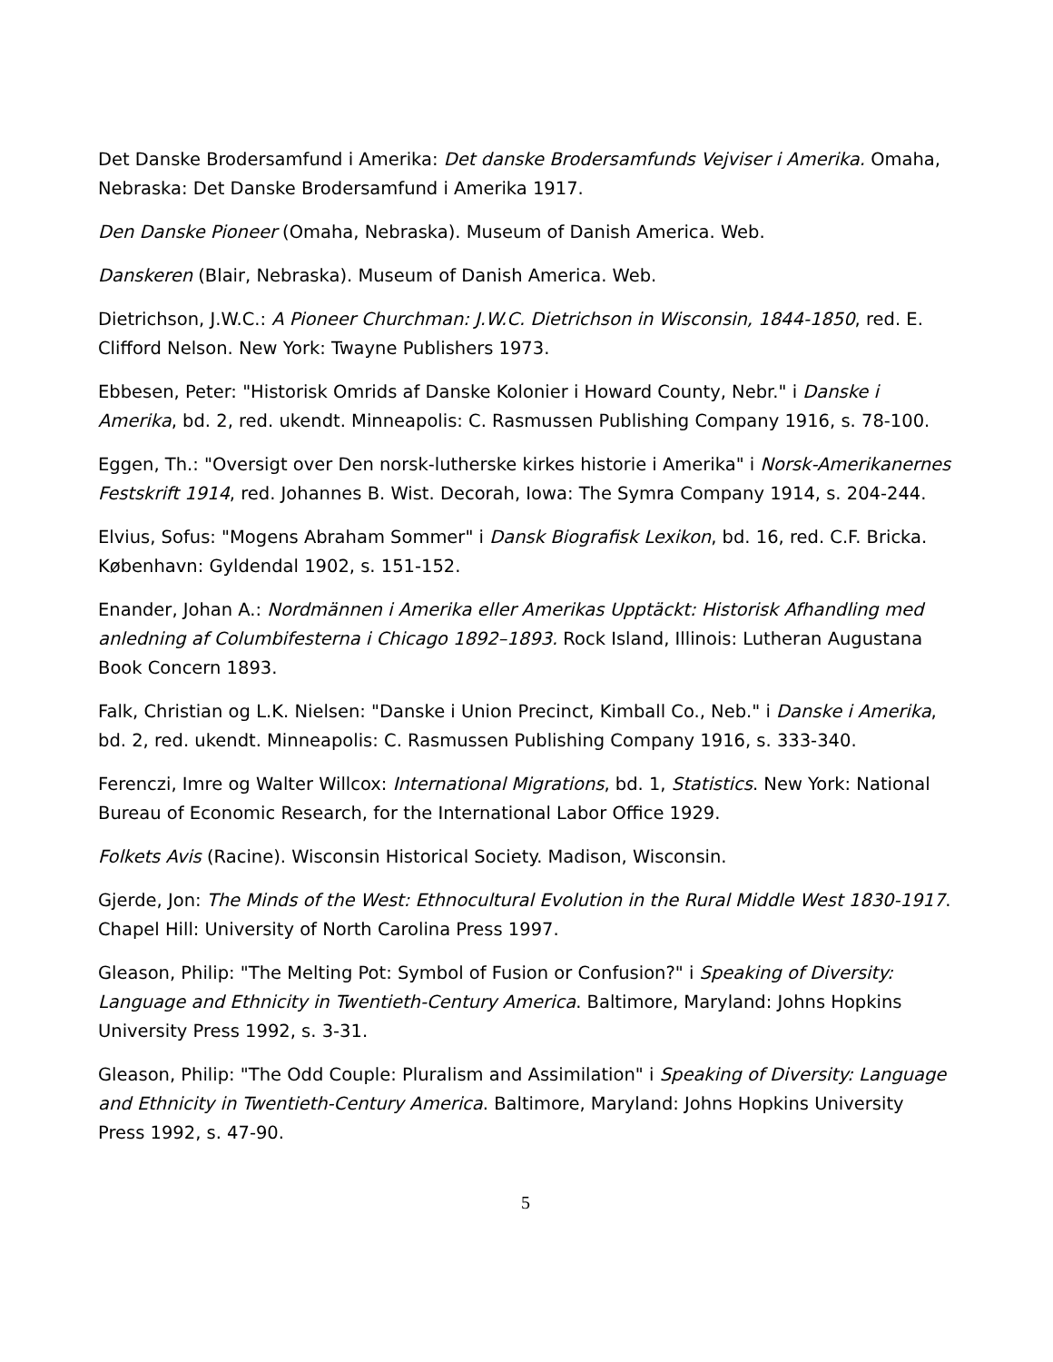Det Danske Brodersamfund i Amerika: Det danske Brodersamfunds Vejviser i Amerika. Omaha, Nebraska: Det Danske Brodersamfund i Amerika 1917.
Den Danske Pioneer (Omaha, Nebraska). Museum of Danish America. Web.
Danskeren (Blair, Nebraska). Museum of Danish America. Web.
Dietrichson, J.W.C.: A Pioneer Churchman: J.W.C. Dietrichson in Wisconsin, 1844-1850, red. E. Clifford Nelson. New York: Twayne Publishers 1973.
Ebbesen, Peter: "Historisk Omrids af Danske Kolonier i Howard County, Nebr." i Danske i Amerika, bd. 2, red. ukendt. Minneapolis: C. Rasmussen Publishing Company 1916, s. 78-100.
Eggen, Th.: "Oversigt over Den norsk-lutherske kirkes historie i Amerika" i Norsk-Amerikanernes Festskrift 1914, red. Johannes B. Wist. Decorah, Iowa: The Symra Company 1914, s. 204-244.
Elvius, Sofus: "Mogens Abraham Sommer" i Dansk Biografisk Lexikon, bd. 16, red. C.F. Bricka. København: Gyldendal 1902, s. 151-152.
Enander, Johan A.: Nordmännen i Amerika eller Amerikas Upptäckt: Historisk Afhandling med anledning af Columbifesterna i Chicago 1892–1893. Rock Island, Illinois: Lutheran Augustana Book Concern 1893.
Falk, Christian og L.K. Nielsen: "Danske i Union Precinct, Kimball Co., Neb." i Danske i Amerika, bd. 2, red. ukendt. Minneapolis: C. Rasmussen Publishing Company 1916, s. 333-340.
Ferenczi, Imre og Walter Willcox: International Migrations, bd. 1, Statistics. New York: National Bureau of Economic Research, for the International Labor Office 1929.
Folkets Avis (Racine). Wisconsin Historical Society. Madison, Wisconsin.
Gjerde, Jon: The Minds of the West: Ethnocultural Evolution in the Rural Middle West 1830-1917. Chapel Hill: University of North Carolina Press 1997.
Gleason, Philip: "The Melting Pot: Symbol of Fusion or Confusion?" i Speaking of Diversity: Language and Ethnicity in Twentieth-Century America. Baltimore, Maryland: Johns Hopkins University Press 1992, s. 3-31.
Gleason, Philip: "The Odd Couple: Pluralism and Assimilation" i Speaking of Diversity: Language and Ethnicity in Twentieth-Century America. Baltimore, Maryland: Johns Hopkins University Press 1992, s. 47-90.
5